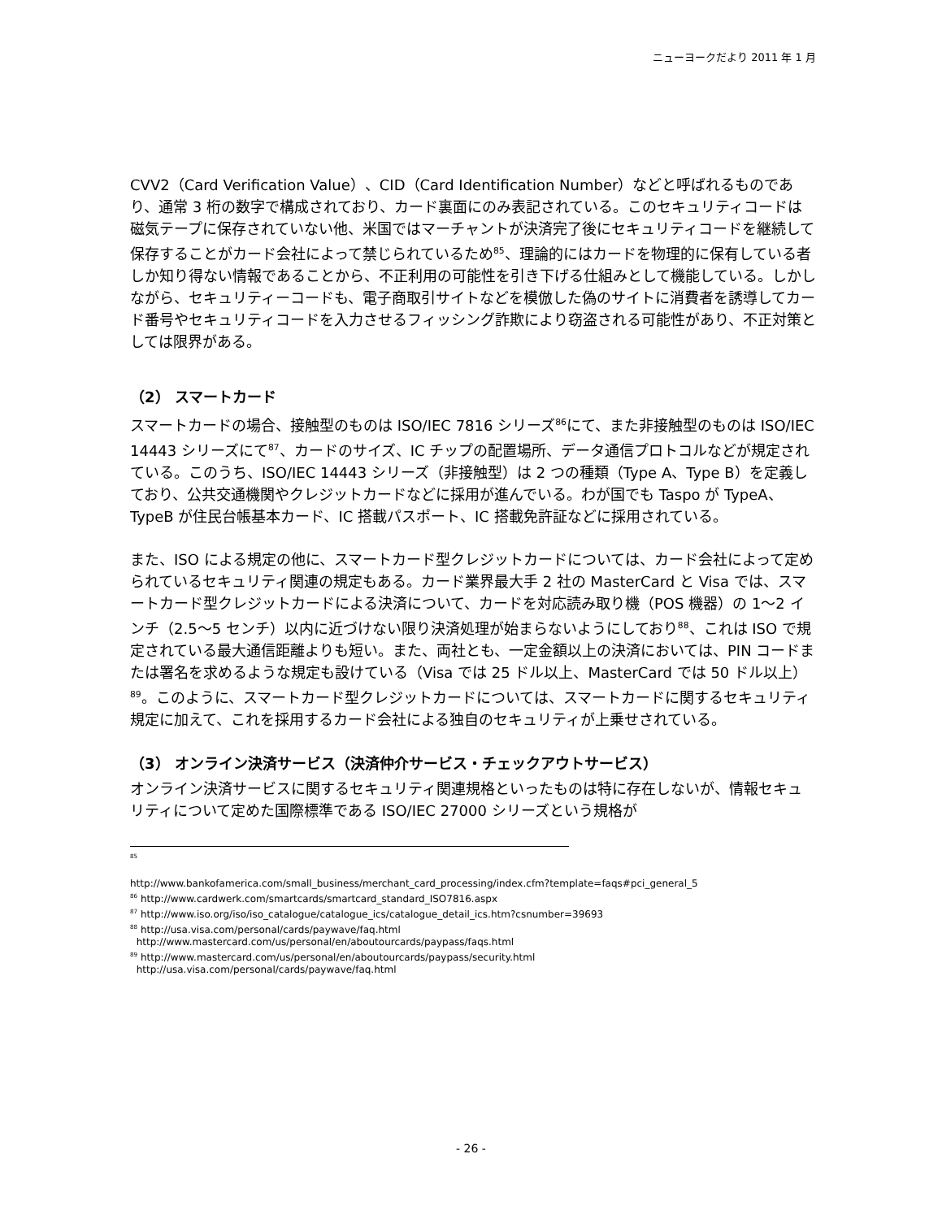ニューヨークだより 2011 年 1 月
CVV2（Card Verification Value）、CID（Card Identification Number）などと呼ばれるものであり、通常 3 桁の数字で構成されており、カード裏面にのみ表記されている。このセキュリティコードは磁気テープに保存されていない他、米国ではマーチャントが決済完了後にセキュリティコードを継続して保存することがカード会社によって禁じられているため<sup>85</sup>、理論的にはカードを物理的に保有している者しか知り得ない情報であることから、不正利用の可能性を引き下げる仕組みとして機能している。しかしながら、セキュリティーコードも、電子商取引サイトなどを模倣した偽のサイトに消費者を誘導してカード番号やセキュリティコードを入力させるフィッシング詐欺により窃盗される可能性があり、不正対策としては限界がある。
（2） スマートカード
スマートカードの場合、接触型のものは ISO/IEC 7816 シリーズ<sup>86</sup>にて、また非接触型のものは ISO/IEC 14443 シリーズにて<sup>87</sup>、カードのサイズ、IC チップの配置場所、データ通信プロトコルなどが規定されている。このうち、ISO/IEC 14443 シリーズ（非接触型）は 2 つの種類（Type A、Type B）を定義しており、公共交通機関やクレジットカードなどに採用が進んでいる。わが国でも Taspo が TypeA、TypeB が住民台帳基本カード、IC 搭載パスポート、IC 搭載免許証などに採用されている。
また、ISO による規定の他に、スマートカード型クレジットカードについては、カード会社によって定められているセキュリティ関連の規定もある。カード業界最大手 2 社の MasterCard と Visa では、スマートカード型クレジットカードによる決済について、カードを対応読み取り機（POS 機器）の 1〜2 インチ（2.5〜5 センチ）以内に近づけない限り決済処理が始まらないようにしており<sup>88</sup>、これは ISO で規定されている最大通信距離よりも短い。また、両社とも、一定金額以上の決済においては、PIN コードまたは署名を求めるような規定も設けている（Visa では 25 ドル以上、MasterCard では 50 ドル以上）<sup>89</sup>。このように、スマートカード型クレジットカードについては、スマートカードに関するセキュリティ規定に加えて、これを採用するカード会社による独自のセキュリティが上乗せされている。
（3） オンライン決済サービス（決済仲介サービス・チェックアウトサービス）
オンライン決済サービスに関するセキュリティ関連規格といったものは特に存在しないが、情報セキュリティについて定めた国際標準である ISO/IEC 27000 シリーズという規格が
<sup>85</sup>
http://www.bankofamerica.com/small_business/merchant_card_processing/index.cfm?template=faqs#pci_general_5
<sup>86</sup> http://www.cardwerk.com/smartcards/smartcard_standard_ISO7816.aspx
<sup>87</sup> http://www.iso.org/iso/iso_catalogue/catalogue_ics/catalogue_detail_ics.htm?csnumber=39693
<sup>88</sup> http://usa.visa.com/personal/cards/paywave/faq.html
http://www.mastercard.com/us/personal/en/aboutourcards/paypass/faqs.html
<sup>89</sup> http://www.mastercard.com/us/personal/en/aboutourcards/paypass/security.html
http://usa.visa.com/personal/cards/paywave/faq.html
- 26 -